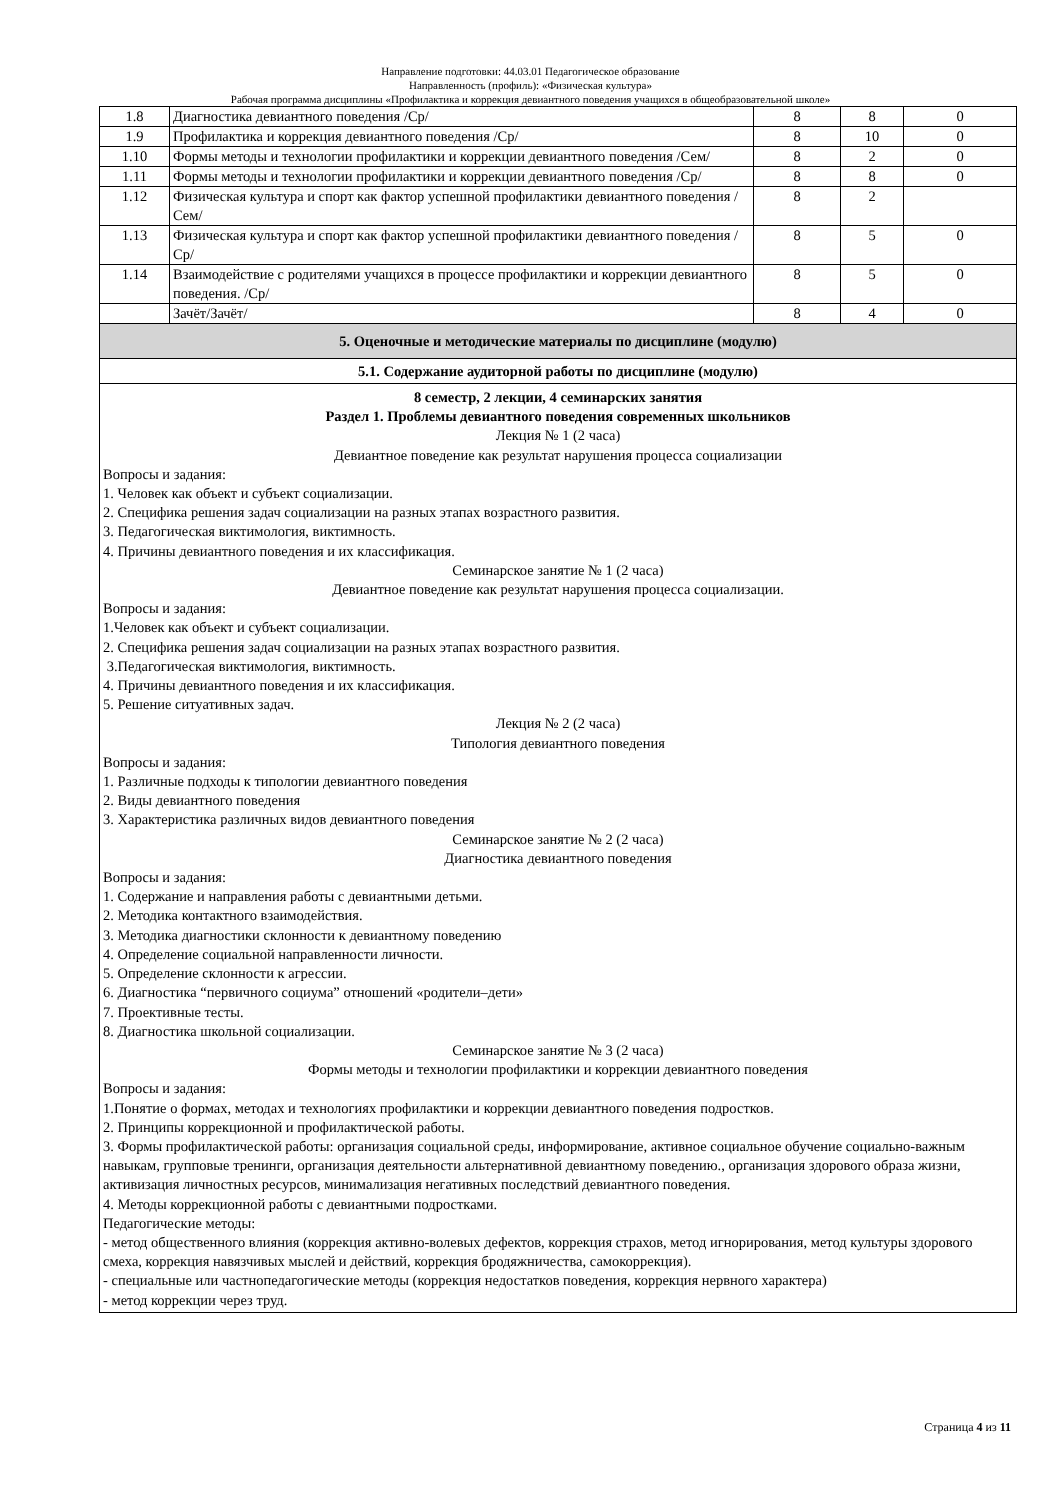Направление подготовки: 44.03.01 Педагогическое образование
Направленность (профиль): «Физическая культура»
Рабочая программа дисциплины «Профилактика и коррекция девиантного поведения учащихся в общеобразовательной школе»
| 1.8 | Диагностика девиантного поведения /Ср/ | 8 | 8 | 0 |
| 1.9 | Профилактика и коррекция девиантного поведения /Ср/ | 8 | 10 | 0 |
| 1.10 | Формы методы и технологии профилактики и коррекции девиантного поведения /Сем/ | 8 | 2 | 0 |
| 1.11 | Формы методы и технологии профилактики и коррекции девиантного поведения /Ср/ | 8 | 8 | 0 |
| 1.12 | Физическая культура и спорт как фактор успешной профилактики девиантного поведения /Сем/ | 8 | 2 | |
| 1.13 | Физическая культура и спорт как фактор успешной профилактики девиантного поведения /Ср/ | 8 | 5 | 0 |
| 1.14 | Взаимодействие с родителями учащихся в процессе профилактики и коррекции девиантного поведения. /Ср/ | 8 | 5 | 0 |
| | Зачёт/Зачёт/ | 8 | 4 | 0 |
| 5. Оценочные и методические материалы по дисциплине (модулю) | | | | |
| 5.1. Содержание аудиторной работы по дисциплине (модулю) | | | | |
| 8 семестр, 2 лекции, 4 семинарских занятия Раздел 1. Проблемы девиантного поведения современных школьников Лекция № 1 (2 часа) Девиантное поведение как результат нарушения процесса социализации Вопросы и задания: 1. Человек как объект и субъект социализации. 2. Специфика решения задач социализации на разных этапах возрастного развития. 3. Педагогическая виктимология, виктимность. 4. Причины девиантного поведения и их классификация. Семинарское занятие № 1 (2 часа) Девиантное поведение как результат нарушения процесса социализации. Вопросы и задания: 1.Человек как объект и субъект социализации. 2. Специфика решения задач социализации на разных этапах возрастного развития. 3.Педагогическая виктимология, виктимность. 4. Причины девиантного поведения и их классификация. 5. Решение ситуативных задач. Лекция № 2 (2 часа) Типология девиантного поведения Вопросы и задания: 1. Различные подходы к типологии девиантного поведения 2. Виды девиантного поведения 3. Характеристика различных видов девиантного поведения Семинарское занятие № 2 (2 часа) Диагностика девиантного поведения Вопросы и задания: 1. Содержание и направления работы с девиантными детьми. 2. Методика контактного взаимодействия. 3. Методика диагностики склонности к девиантному поведению 4. Определение социальной направленности личности. 5. Определение склонности к агрессии. 6. Диагностика “первичного социума” отношений «родители–дети» 7. Проективные тесты. 8. Диагностика школьной социализации. Семинарское занятие № 3 (2 часа) Формы методы и технологии профилактики и коррекции девиантного поведения Вопросы и задания: 1.Понятие о формах, методах и технологиях профилактики и коррекции девиантного поведения подростков. 2. Принципы коррекционной и профилактической работы. 3. Формы профилактической работы: организация социальной среды, информирование, активное социальное обучение социально-важным навыкам, групповые тренинги, организация деятельности альтернативной девиантному поведению., организация здорового образа жизни, активизация личностных ресурсов, минимализация негативных последствий девиантного поведения. 4. Методы коррекционной работы с девиантными подростками. Педагогические методы: - метод общественного влияния (коррекция активно-волевых дефектов, коррекция страхов, метод игнорирования, метод культуры здорового смеха, коррекция навязчивых мыслей и действий, коррекция бродяжничества, самокоррекция). - специальные или частнопедагогические методы (коррекция недостатков поведения, коррекция нервного характера) - метод коррекции через труд. | | | | |
Страница 4 из 11